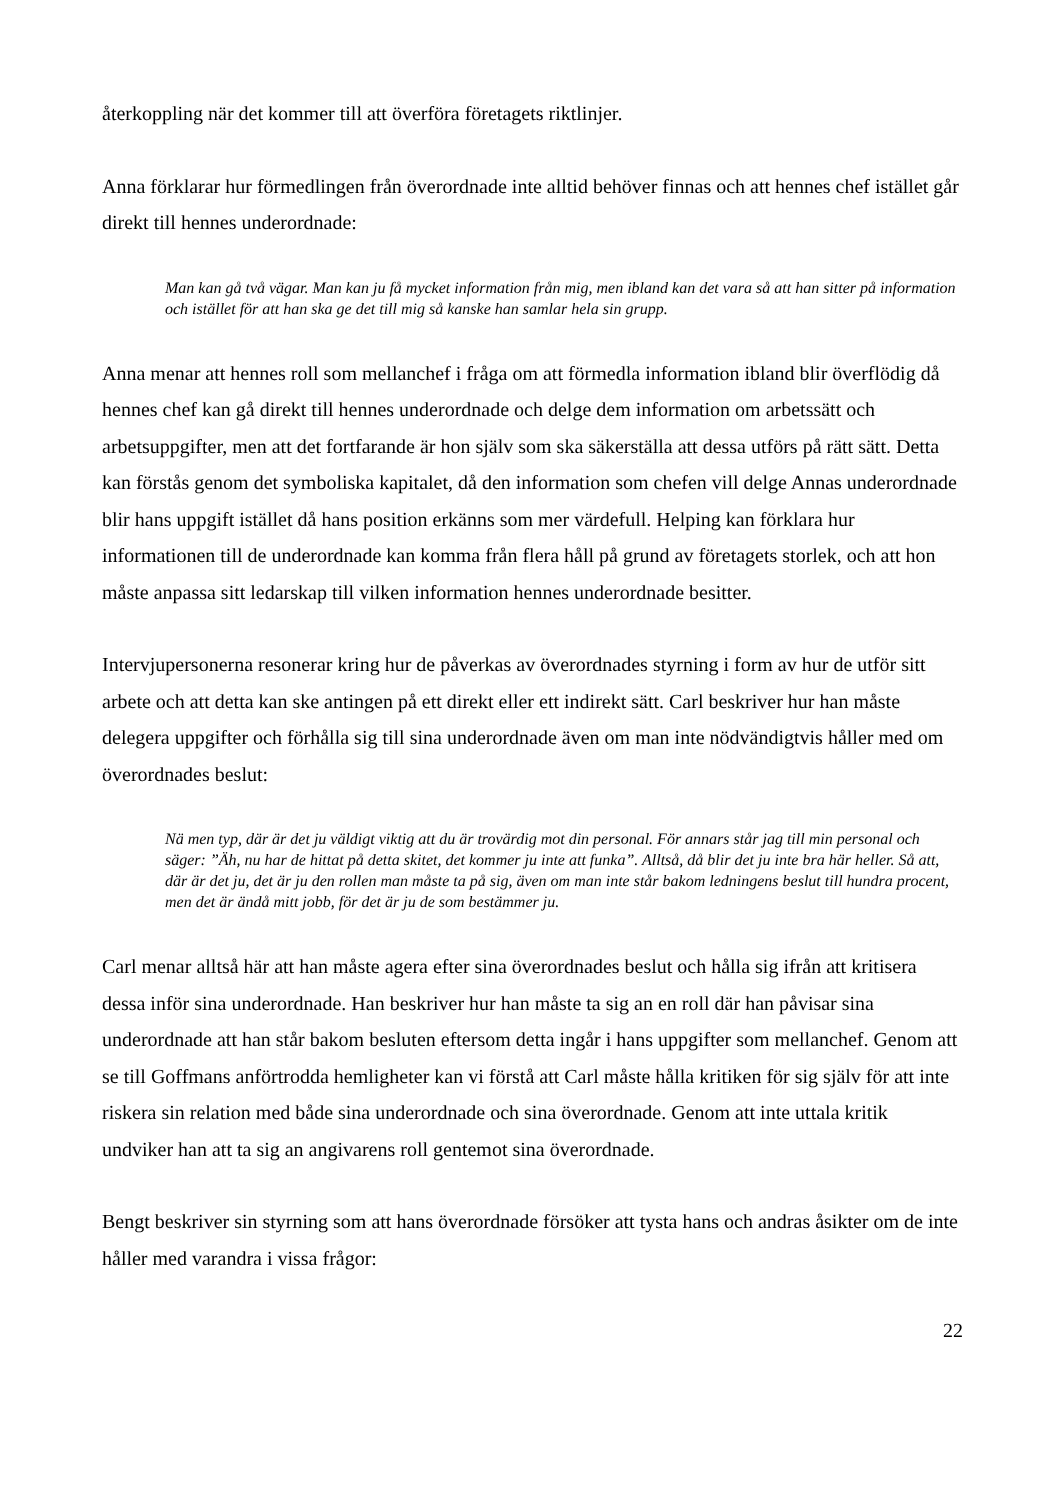återkoppling när det kommer till att överföra företagets riktlinjer.
Anna förklarar hur förmedlingen från överordnade inte alltid behöver finnas och att hennes chef istället går direkt till hennes underordnade:
Man kan gå två vägar. Man kan ju få mycket information från mig, men ibland kan det vara så att han sitter på information och istället för att han ska ge det till mig så kanske han samlar hela sin grupp.
Anna menar att hennes roll som mellanchef i fråga om att förmedla information ibland blir överflödig då hennes chef kan gå direkt till hennes underordnade och delge dem information om arbetssätt och arbetsuppgifter, men att det fortfarande är hon själv som ska säkerställa att dessa utförs på rätt sätt. Detta kan förstås genom det symboliska kapitalet, då den information som chefen vill delge Annas underordnade blir hans uppgift istället då hans position erkänns som mer värdefull. Helping kan förklara hur informationen till de underordnade kan komma från flera håll på grund av företagets storlek, och att hon måste anpassa sitt ledarskap till vilken information hennes underordnade besitter.
Intervjupersonerna resonerar kring hur de påverkas av överordnades styrning i form av hur de utför sitt arbete och att detta kan ske antingen på ett direkt eller ett indirekt sätt. Carl beskriver hur han måste delegera uppgifter och förhålla sig till sina underordnade även om man inte nödvändigtvis håller med om överordnades beslut:
Nä men typ, där är det ju väldigt viktig att du är trovärdig mot din personal. För annars står jag till min personal och säger: ”Äh, nu har de hittat på detta skitet, det kommer ju inte att funka”. Alltså, då blir det ju inte bra här heller. Så att, där är det ju, det är ju den rollen man måste ta på sig, även om man inte står bakom ledningens beslut till hundra procent, men det är ändå mitt jobb, för det är ju de som bestämmer ju.
Carl menar alltså här att han måste agera efter sina överordnades beslut och hålla sig ifrån att kritisera dessa inför sina underordnade. Han beskriver hur han måste ta sig an en roll där han påvisar sina underordnade att han står bakom besluten eftersom detta ingår i hans uppgifter som mellanchef. Genom att se till Goffmans anförtrodda hemligheter kan vi förstå att Carl måste hålla kritiken för sig själv för att inte riskera sin relation med både sina underordnade och sina överordnade. Genom att inte uttala kritik undviker han att ta sig an angivarens roll gentemot sina överordnade.
Bengt beskriver sin styrning som att hans överordnade försöker att tysta hans och andras åsikter om de inte håller med varandra i vissa frågor:
22